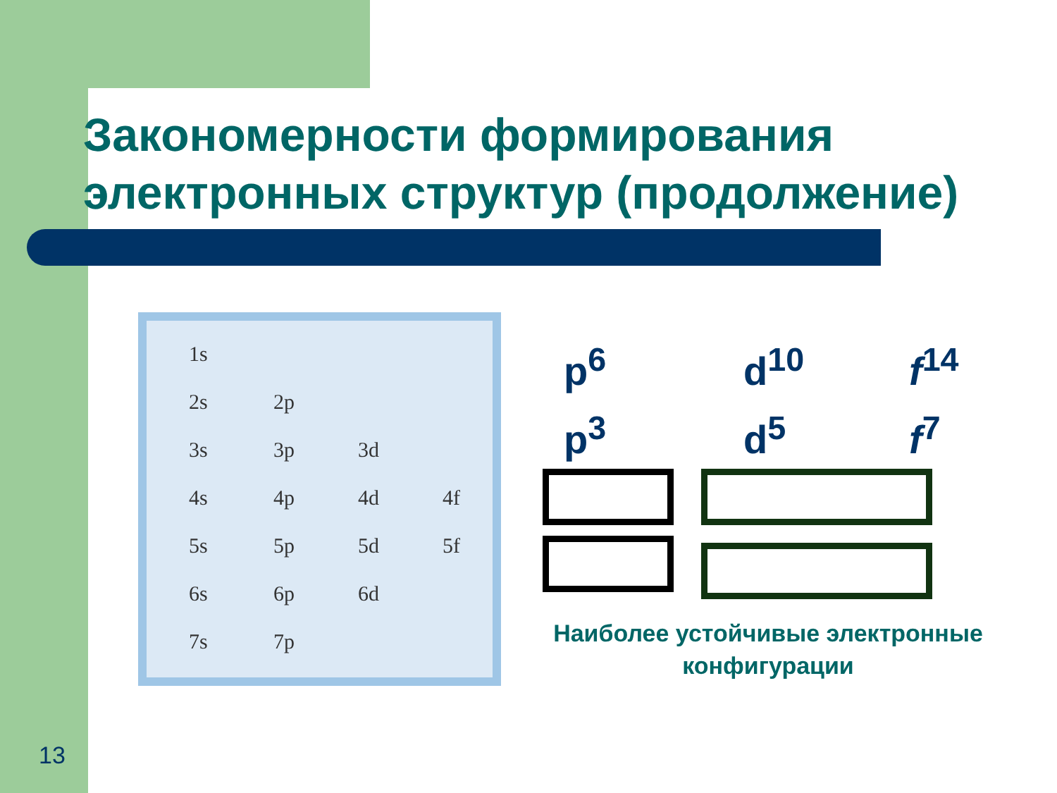Закономерности формирования
электронных структур (продолжение)
1s
2s 2p
3s 3p 3d
4s 4p 4d 4f
5s 5p 5d 5f
6s 6p 6d
7s 7p
p<sup>6</sup>
d<sup>10</sup>
f<sup>14</sup>
p<sup>3</sup>
d<sup>5</sup>
f<sup>7</sup>
Наиболее устойчивые электронные конфигурации
13